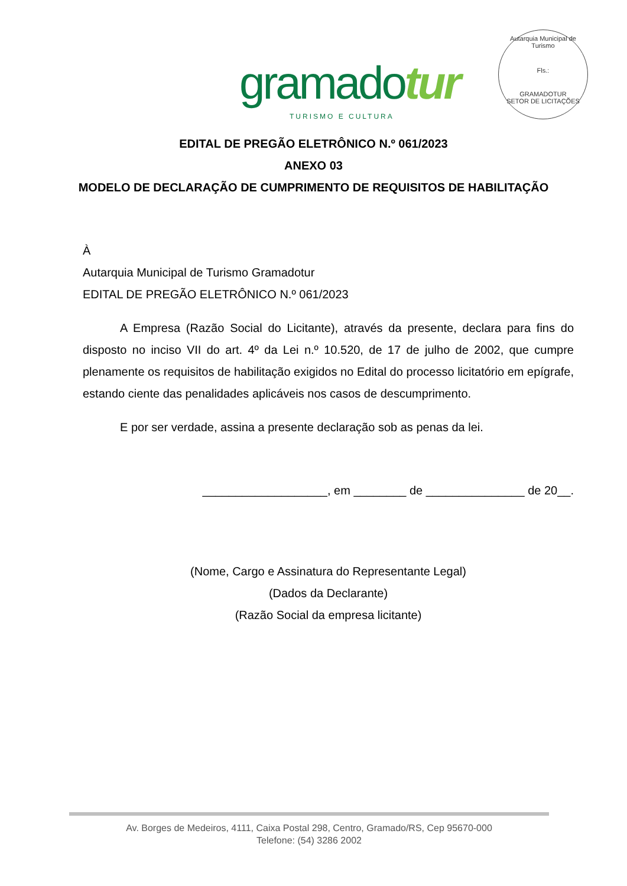gramadotur
TURISMO E CULTURA
Autarquia Municipal de Turismo
Fls.:
GRAMADOTUR
SETOR DE LICITAÇÕES
EDITAL DE PREGÃO ELETRÔNICO N.º 061/2023
ANEXO 03
MODELO DE DECLARAÇÃO DE CUMPRIMENTO DE REQUISITOS DE HABILITAÇÃO
À
Autarquia Municipal de Turismo Gramadotur
EDITAL DE PREGÃO ELETRÔNICO N.º 061/2023
A Empresa (Razão Social do Licitante), através da presente, declara para fins do disposto no inciso VII do art. 4º da Lei n.º 10.520, de 17 de julho de 2002, que cumpre plenamente os requisitos de habilitação exigidos no Edital do processo licitatório em epígrafe, estando ciente das penalidades aplicáveis nos casos de descumprimento.
E por ser verdade, assina a presente declaração sob as penas da lei.
___________________, em ________ de _______________ de 20__.
(Nome, Cargo e Assinatura do Representante Legal)
(Dados da Declarante)
(Razão Social da empresa licitante)
Av. Borges de Medeiros, 4111, Caixa Postal 298, Centro, Gramado/RS, Cep 95670-000
Telefone: (54) 3286 2002